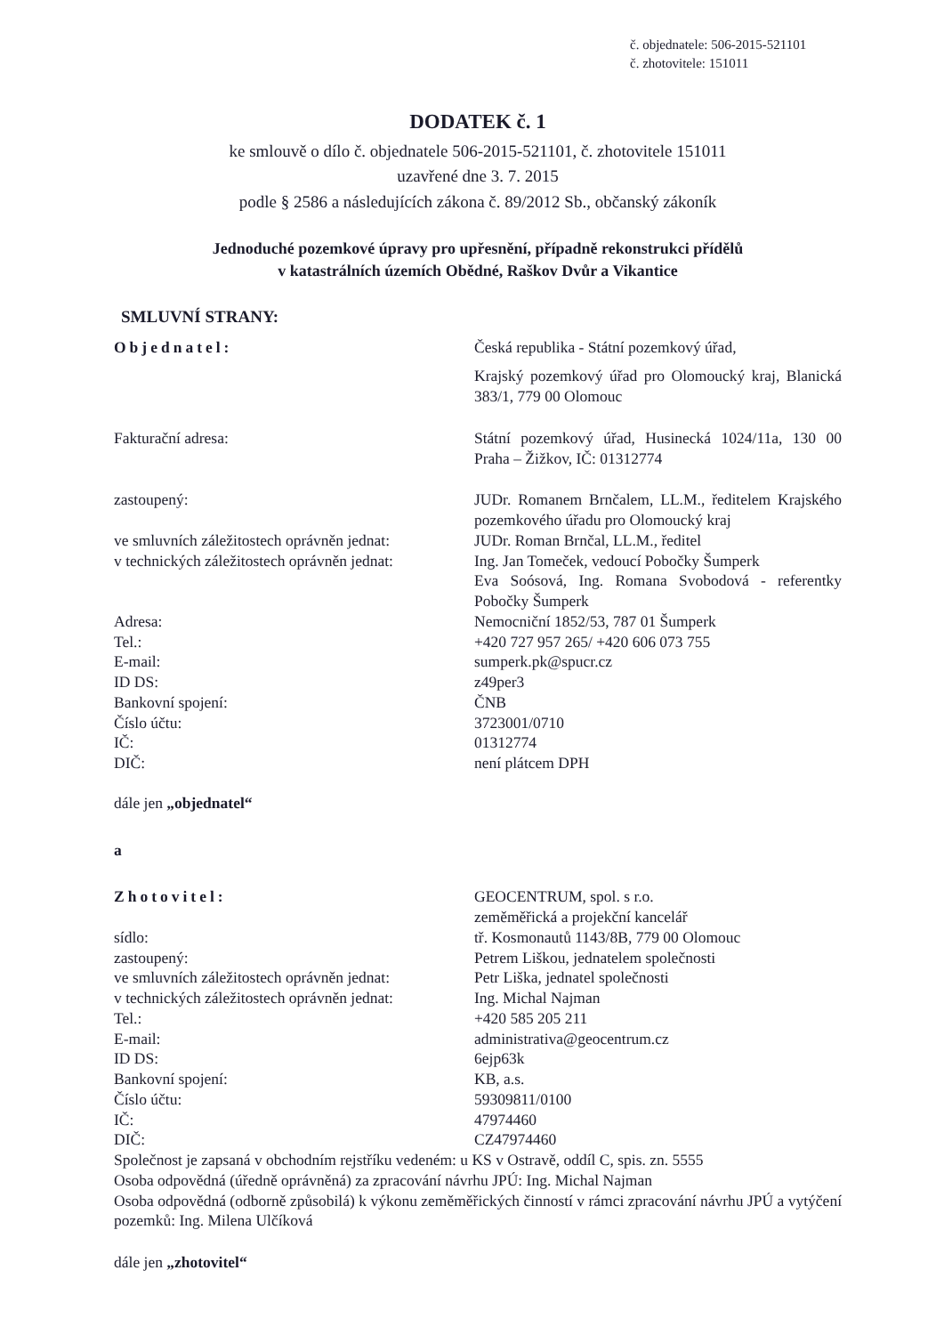č. objednatele: 506-2015-521101
č. zhotovitele: 151011
DODATEK č. 1
ke smlouvě o dílo č. objednatele 506-2015-521101, č. zhotovitele 151011
uzavřené dne 3. 7. 2015
podle § 2586 a následujících zákona č. 89/2012 Sb., občanský zákoník
Jednoduché pozemkové úpravy pro upřesnění, případně rekonstrukci přídělů
v katastrálních územích Obědné, Raškov Dvůr a Vikantice
SMLUVNÍ STRANY:
| Objednatel: | Česká republika - Státní pozemkový úřad, |
| | Krajský pozemkový úřad pro Olomoucký kraj, Blanická 383/1, 779 00 Olomouc |
| Fakturační adresa: | Státní pozemkový úřad, Husinecká 1024/11a, 130 00 Praha – Žižkov, IČ: 01312774 |
| zastoupený: | JUDr. Romanem Brnčalem, LL.M., ředitelem Krajského pozemkového úřadu pro Olomoucký kraj |
| ve smluvních záležitostech oprávněn jednat: | JUDr. Roman Brnčal, LL.M., ředitel |
| v technických záležitostech oprávněn jednat: | Ing. Jan Tomeček, vedoucí Pobočky Šumperk Eva Soósová, Ing. Romana Svobodová - referentky Pobočky Šumperk |
| Adresa: | Nemocniční 1852/53, 787 01 Šumperk |
| Tel.: | +420 727 957 265/ +420 606 073 755 |
| E-mail: | sumperk.pk@spucr.cz |
| ID DS: | z49per3 |
| Bankovní spojení: | ČNB |
| Číslo účtu: | 3723001/0710 |
| IČ: | 01312774 |
| DIČ: | není plátcem DPH |
dále jen „objednatel“
a
| Zhotovitel: | GEOCENTRUM, spol. s r.o. zeměměřická a projekční kancelář |
| sídlo: | tř. Kosmonautů 1143/8B, 779 00 Olomouc |
| zastoupený: | Petrem Liškou, jednatelem společnosti |
| ve smluvních záležitostech oprávněn jednat: | Petr Liška, jednatel společnosti |
| v technických záležitostech oprávněn jednat: | Ing. Michal Najman |
| Tel.: | +420 585 205 211 |
| E-mail: | administrativa@geocentrum.cz |
| ID DS: | 6ejp63k |
| Bankovní spojení: | KB, a.s. |
| Číslo účtu: | 59309811/0100 |
| IČ: | 47974460 |
| DIČ: | CZ47974460 |
Společnost je zapsaná v obchodním rejstříku vedeném: u KS v Ostravě, oddíl C, spis. zn. 5555
Osoba odpovědná (úředně oprávněná) za zpracování návrhu JPÚ: Ing. Michal Najman
Osoba odpovědná (odborně způsobilá) k výkonu zeměměřických činností v rámci zpracování návrhu JPÚ a vytýčení pozemků: Ing. Milena Ulčíková
dále jen „zhotovitel“